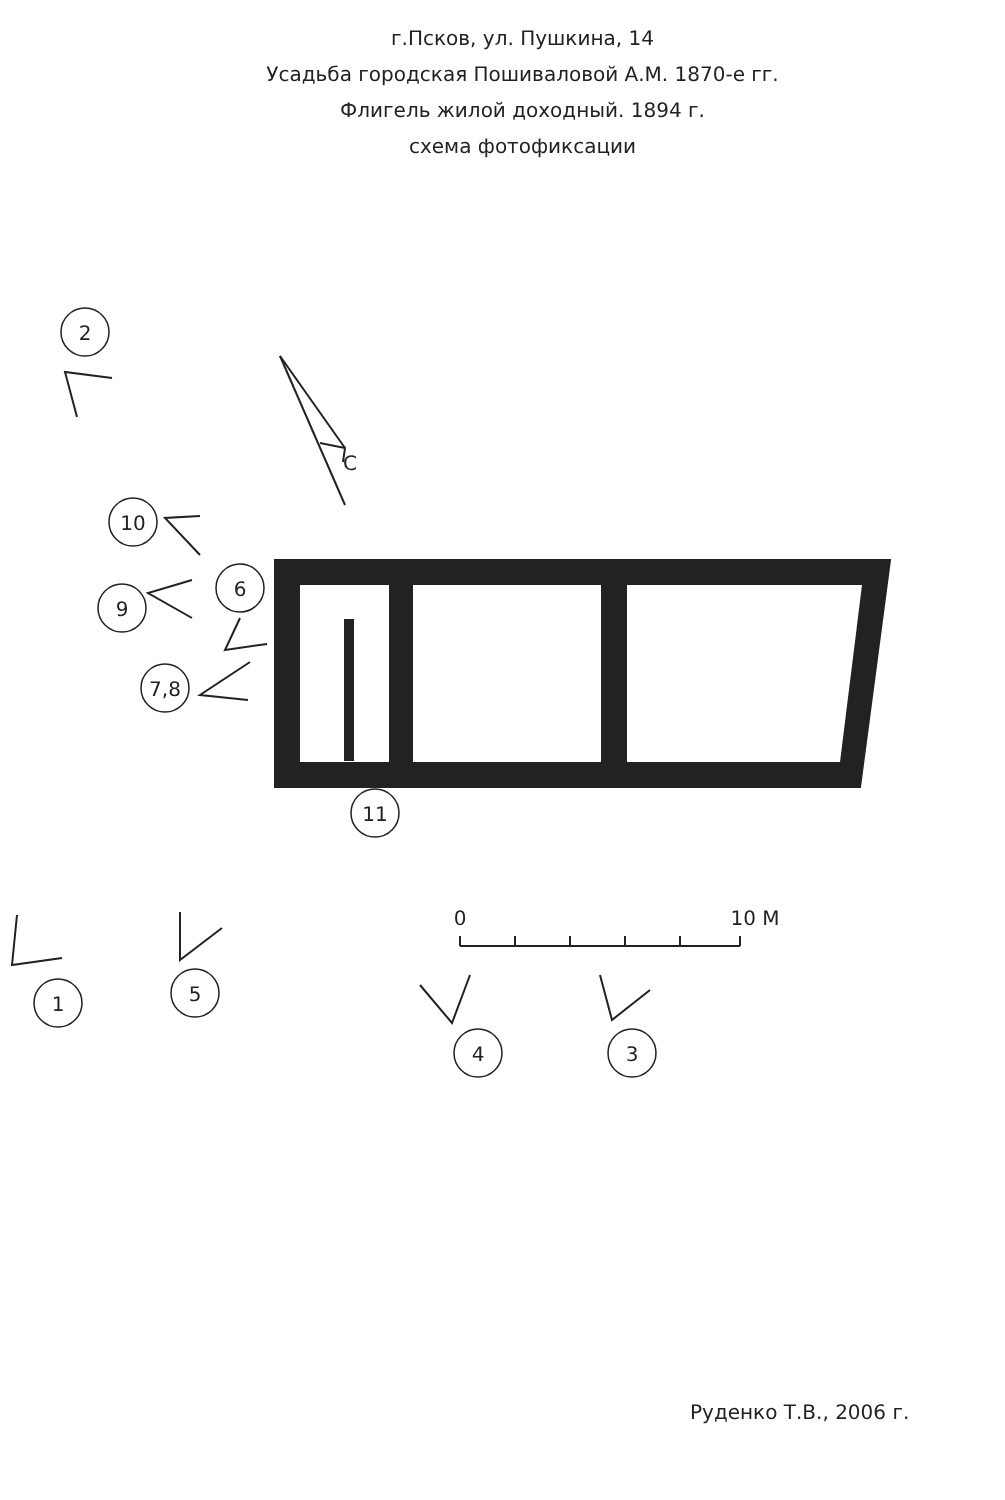г.Псков, ул. Пушкина, 14
Усадьба городская Пошиваловой А.М. 1870-е гг.
Флигель жилой доходный. 1894 г.
схема фотофиксации
2
10
9
6
7,8
11
1
5
4
3
0
10 М
С
Руденко Т.В., 2006 г.